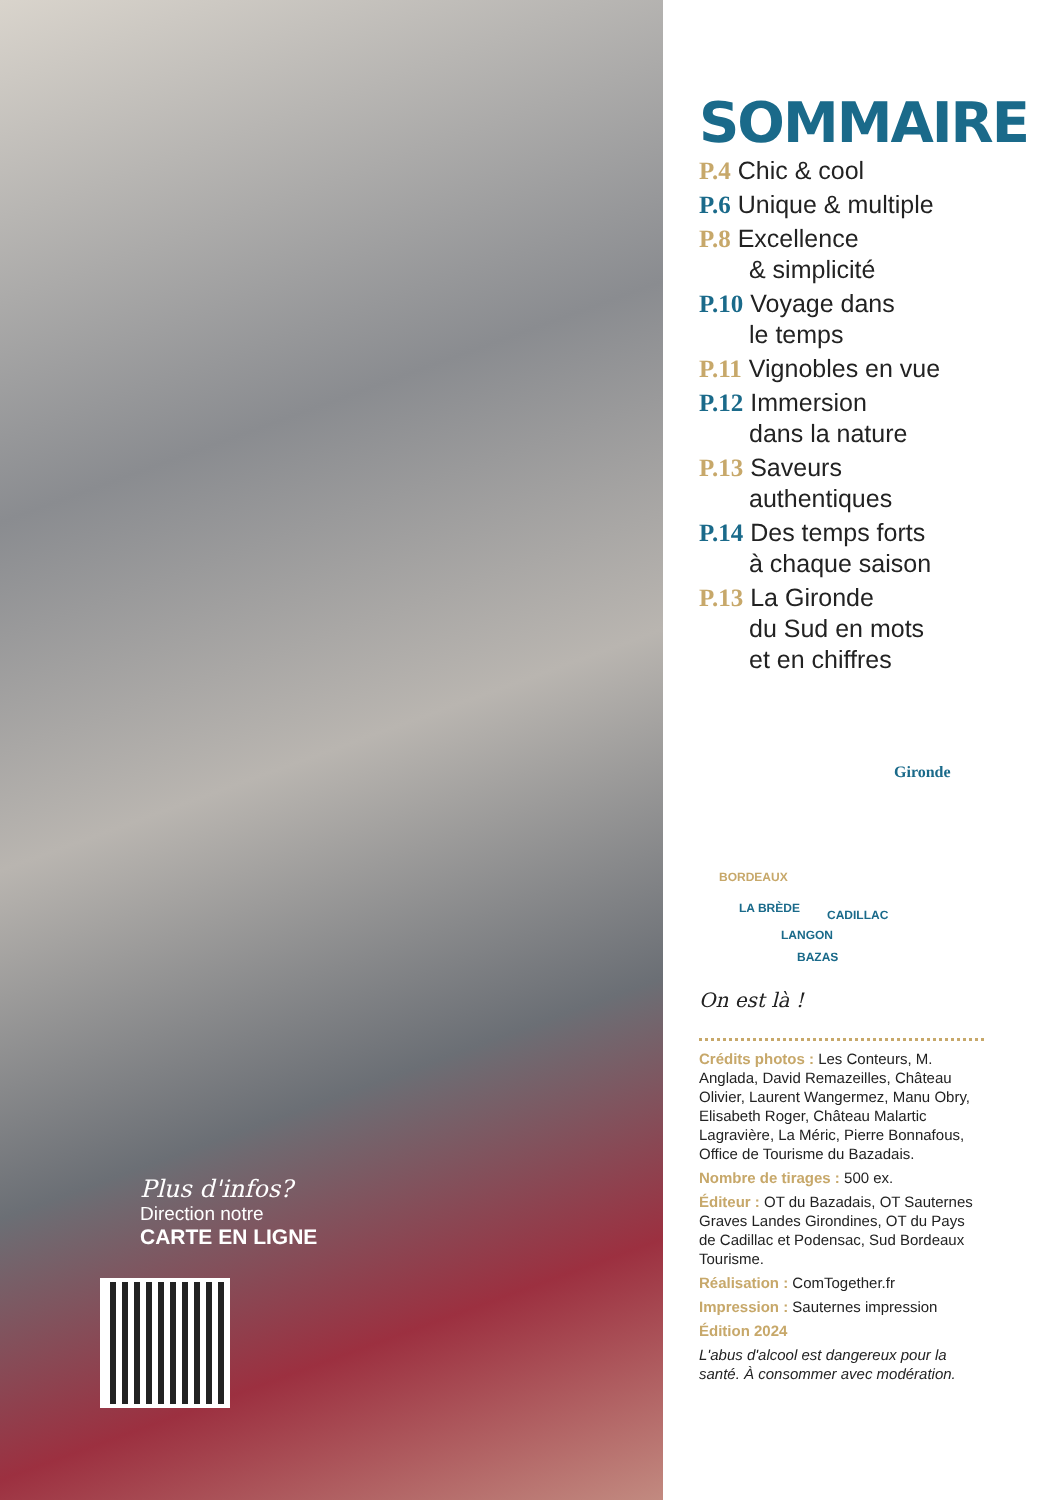Plus d'infos?
Direction notre
CARTE EN LIGNE
SOMMAIRE
P.4 Chic & cool
P.6 Unique & multiple
P.8 Excellence
& simplicité
P.10 Voyage dans
le temps
P.11 Vignobles en vue
P.12 Immersion
dans la nature
P.13 Saveurs
authentiques
P.14 Des temps forts
à chaque saison
P.13 La Gironde
du Sud en mots
et en chiffres
Gironde
BORDEAUX
LA BRÈDE CADILLAC
LANGON
BAZAS
On est là !
Crédits photos : Les Conteurs, M. Anglada, David Remazeilles, Château Olivier, Laurent Wangermez, Manu Obry, Elisabeth Roger, Château Malartic Lagravière, La Méric, Pierre Bonnafous, Office de Tourisme du Bazadais.
Nombre de tirages : 500 ex.
Éditeur : OT du Bazadais, OT Sauternes Graves Landes Girondines, OT du Pays de Cadillac et Podensac, Sud Bordeaux Tourisme.
Réalisation : ComTogether.fr
Impression : Sauternes impression
Édition 2024
L'abus d'alcool est dangereux pour la santé. À consommer avec modération.